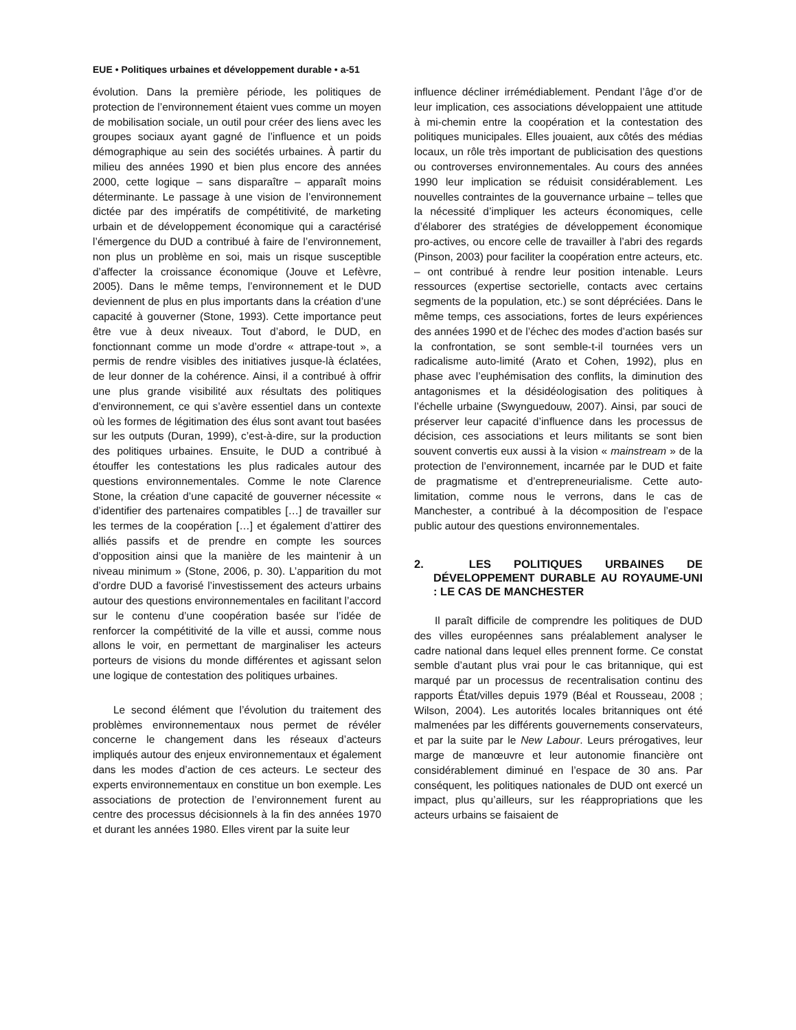EUE • Politiques urbaines et développement durable • a-51
évolution. Dans la première période, les politiques de protection de l’environnement étaient vues comme un moyen de mobilisation sociale, un outil pour créer des liens avec les groupes sociaux ayant gagné de l’influence et un poids démographique au sein des sociétés urbaines. À partir du milieu des années 1990 et bien plus encore des années 2000, cette logique – sans disparaître – apparaît moins déterminante. Le passage à une vision de l’environnement dictée par des impératifs de compétitivité, de marketing urbain et de développement économique qui a caractérisé l’émergence du DUD a contribué à faire de l’environnement, non plus un problème en soi, mais un risque susceptible d’affecter la croissance économique (Jouve et Lefèvre, 2005). Dans le même temps, l’environnement et le DUD deviennent de plus en plus importants dans la création d’une capacité à gouverner (Stone, 1993). Cette importance peut être vue à deux niveaux. Tout d’abord, le DUD, en fonctionnant comme un mode d’ordre « attrape-tout », a permis de rendre visibles des initiatives jusque-là éclatées, de leur donner de la cohérence. Ainsi, il a contribué à offrir une plus grande visibilité aux résultats des politiques d’environnement, ce qui s’avère essentiel dans un contexte où les formes de légitimation des élus sont avant tout basées sur les outputs (Duran, 1999), c’est-à-dire, sur la production des politiques urbaines. Ensuite, le DUD a contribué à étouffer les contestations les plus radicales autour des questions environnementales. Comme le note Clarence Stone, la création d’une capacité de gouverner nécessite « d’identifier des partenaires compatibles […] de travailler sur les termes de la coopération […] et également d’attirer des alliés passifs et de prendre en compte les sources d’opposition ainsi que la manière de les maintenir à un niveau minimum » (Stone, 2006, p. 30). L’apparition du mot d’ordre DUD a favorisé l’investissement des acteurs urbains autour des questions environnementales en facilitant l’accord sur le contenu d’une coopération basée sur l’idée de renforcer la compétitivité de la ville et aussi, comme nous allons le voir, en permettant de marginaliser les acteurs porteurs de visions du monde différentes et agissant selon une logique de contestation des politiques urbaines.
Le second élément que l’évolution du traitement des problèmes environnementaux nous permet de révéler concerne le changement dans les réseaux d’acteurs impliqués autour des enjeux environnementaux et également dans les modes d’action de ces acteurs. Le secteur des experts environnementaux en constitue un bon exemple. Les associations de protection de l’environnement furent au centre des processus décisionnels à la fin des années 1970 et durant les années 1980. Elles virent par la suite leur
influence décliner irrémédiablement. Pendant l’âge d’or de leur implication, ces associations développaient une attitude à mi-chemin entre la coopération et la contestation des politiques municipales. Elles jouaient, aux côtés des médias locaux, un rôle très important de publicisation des questions ou controverses environnementales. Au cours des années 1990 leur implication se réduisit considérablement. Les nouvelles contraintes de la gouvernance urbaine – telles que la nécessité d’impliquer les acteurs économiques, celle d’élaborer des stratégies de développement économique pro-actives, ou encore celle de travailler à l’abri des regards (Pinson, 2003) pour faciliter la coopération entre acteurs, etc. – ont contribué à rendre leur position intenable. Leurs ressources (expertise sectorielle, contacts avec certains segments de la population, etc.) se sont dépréciées. Dans le même temps, ces associations, fortes de leurs expériences des années 1990 et de l’échec des modes d’action basés sur la confrontation, se sont semble-t-il tournées vers un radicalisme auto-limité (Arato et Cohen, 1992), plus en phase avec l’euphémisation des conflits, la diminution des antagonismes et la désidéologisation des politiques à l’échelle urbaine (Swynguedouw, 2007). Ainsi, par souci de préserver leur capacité d’influence dans les processus de décision, ces associations et leurs militants se sont bien souvent convertis eux aussi à la vision « mainstream » de la protection de l’environnement, incarnée par le DUD et faite de pragmatisme et d’entrepreneurialisme. Cette auto-limitation, comme nous le verrons, dans le cas de Manchester, a contribué à la décomposition de l’espace public autour des questions environnementales.
2. LES POLITIQUES URBAINES DE DÉVELOPPEMENT DURABLE AU ROYAUME-UNI : LE CAS DE MANCHESTER
Il paraît difficile de comprendre les politiques de DUD des villes européennes sans préalablement analyser le cadre national dans lequel elles prennent forme. Ce constat semble d’autant plus vrai pour le cas britannique, qui est marqué par un processus de recentralisation continu des rapports État/villes depuis 1979 (Béal et Rousseau, 2008 ; Wilson, 2004). Les autorités locales britanniques ont été malmenées par les différents gouvernements conservateurs, et par la suite par le New Labour. Leurs prérogatives, leur marge de manœuvre et leur autonomie financière ont considérablement diminué en l’espace de 30 ans. Par conséquent, les politiques nationales de DUD ont exercé un impact, plus qu’ailleurs, sur les réappropriations que les acteurs urbains se faisaient de